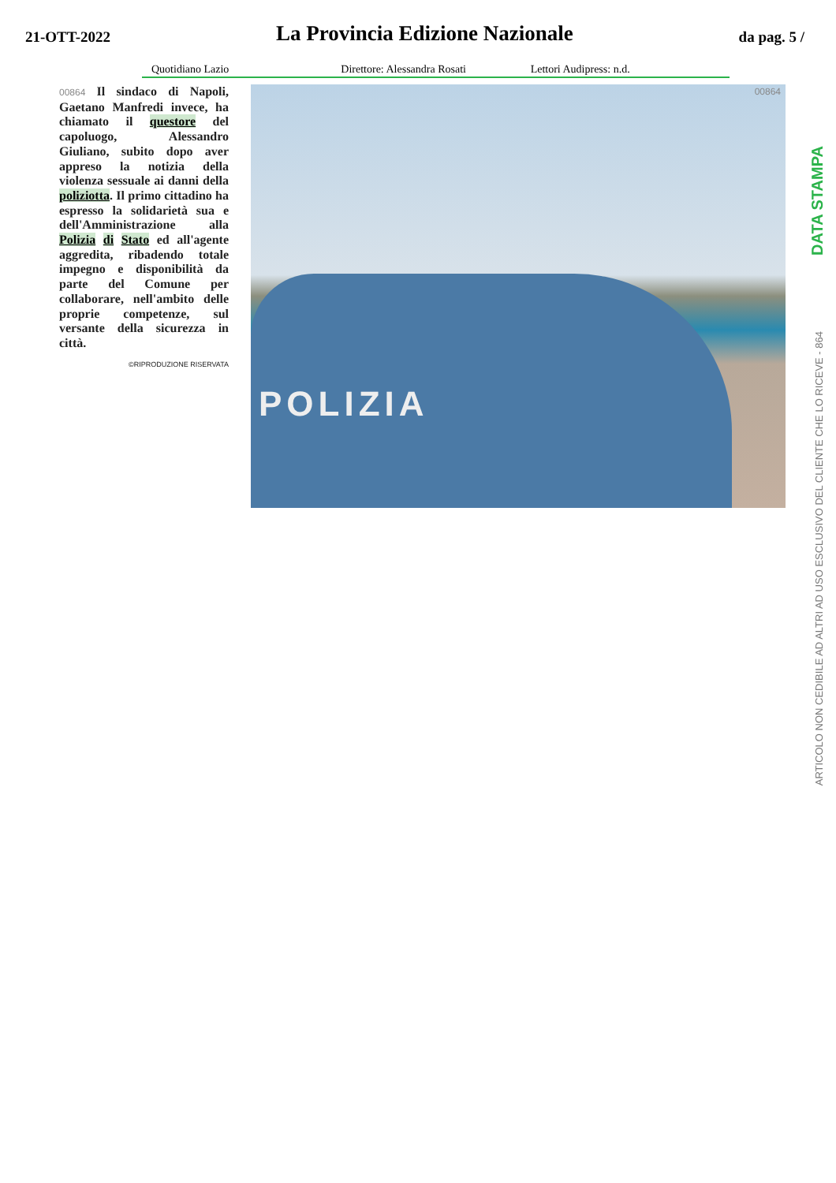21-OTT-2022 La Provincia Edizione Nazionale da pag. 5 /
Quotidiano Lazio Direttore: Alessandra Rosati Lettori Audipress: n.d.
00864 Il sindaco di Napoli, Gaetano Manfredi invece, ha chiamato il questore del capoluogo, Alessandro Giuliano, subito dopo aver appreso la notizia della violenza sessuale ai danni della poliziotta. Il primo cittadino ha espresso la solidarietà sua e dell'Amministrazione alla Polizia di Stato ed all'agente aggredita, ribadendo totale impegno e disponibilità da parte del Comune per collaborare, nell'ambito delle proprie competenze, sul versante della sicurezza in città.
©RIPRODUZIONE RISERVATA
00864
POLIZIA
DATA STAMPA
ARTICOLO NON CEDIBILE AD ALTRI AD USO ESCLUSIVO DEL CLIENTE CHE LO RICEVE - 864